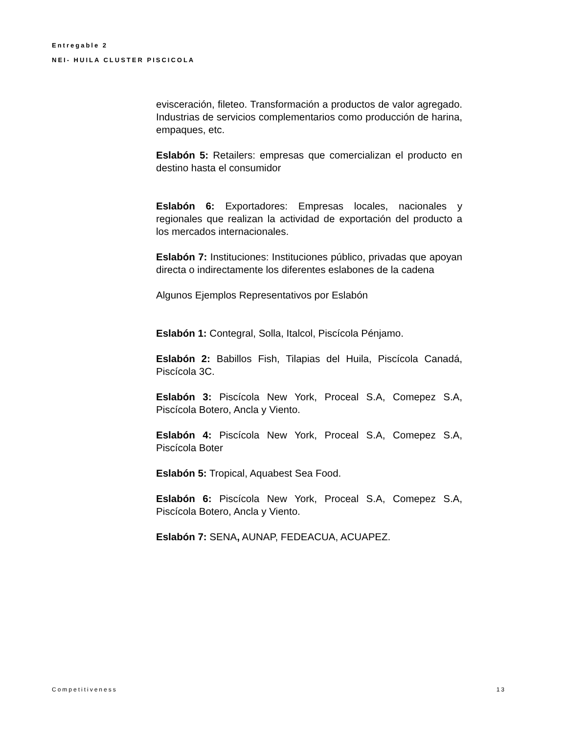Entregable 2
NEI- HUILA CLUSTER PISCICOLA
evisceración, fileteo. Transformación a productos de valor agregado. Industrias de servicios complementarios como producción de harina, empaques, etc.
Eslabón 5: Retailers: empresas que comercializan el producto en destino hasta el consumidor
Eslabón 6: Exportadores: Empresas locales, nacionales y regionales que realizan la actividad de exportación del producto a los mercados internacionales.
Eslabón 7: Instituciones: Instituciones público, privadas que apoyan directa o indirectamente los diferentes eslabones de la cadena
Algunos Ejemplos Representativos por Eslabón
Eslabón 1: Contegral, Solla, Italcol, Piscícola Pénjamo.
Eslabón 2: Babillos Fish, Tilapias del Huila, Piscícola Canadá, Piscícola 3C.
Eslabón 3: Piscícola New York, Proceal S.A, Comepez S.A, Piscícola Botero, Ancla y Viento.
Eslabón 4: Piscícola New York, Proceal S.A, Comepez S.A, Piscícola Boter
Eslabón 5: Tropical, Aquabest Sea Food.
Eslabón 6: Piscícola New York, Proceal S.A, Comepez S.A, Piscícola Botero, Ancla y Viento.
Eslabón 7: SENA, AUNAP, FEDEACUA, ACUAPEZ.
Competitiveness 13